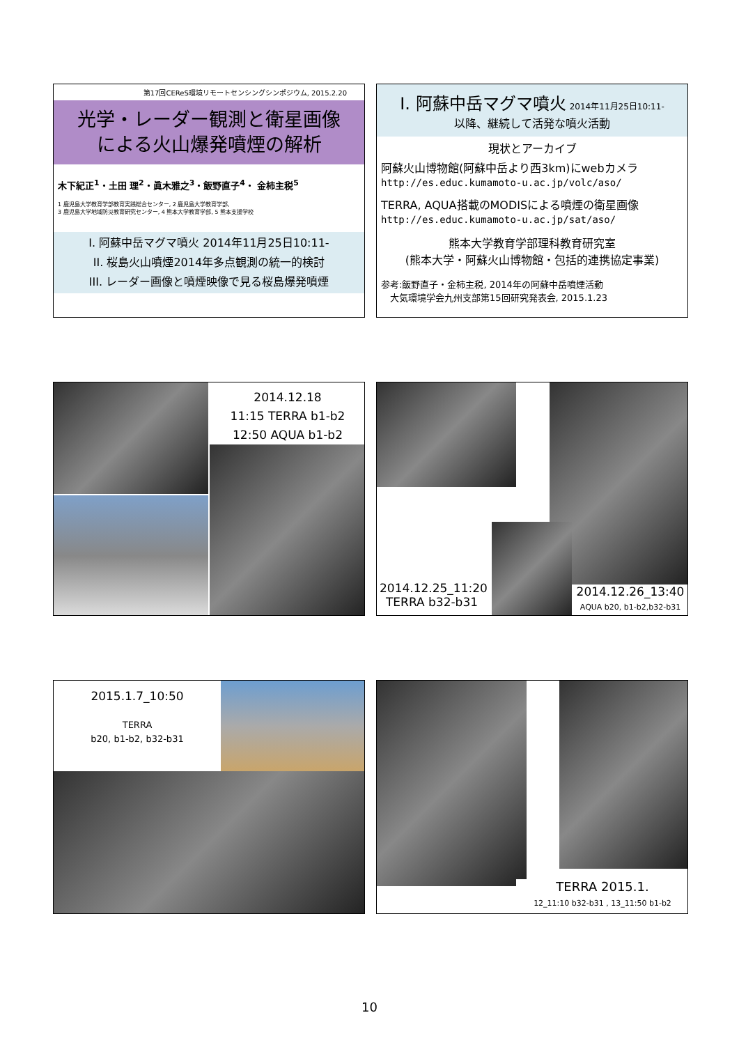第17回CEReS環境リモートセンシングシンポジウム, 2015.2.20
光学・レーダー観測と衛星画像
による火山爆発噴煙の解析
木下紀正<sup>1</sup>・土田 理<sup>2</sup>・眞木雅之<sup>3</sup>・飯野直子<sup>4</sup>・ 金柿主税<sup>5</sup>
1 鹿児島大学教育学部教育実践総合センター, 2 鹿児島大学教育学部,
3 鹿児島大学地域防災教育研究センター, 4 熊本大学教育学部, 5 熊本支援学校
I. 阿蘇中岳マグマ噴火 2014年11月25日10:11-
II. 桜島火山噴煙2014年多点観測の統一的検討
III. レーダー画像と噴煙映像で見る桜島爆発噴煙
I. 阿蘇中岳マグマ噴火 2014年11月25日10:11-
以降、継続して活発な噴火活動
現状とアーカイブ
阿蘇火山博物館(阿蘇中岳より西3km)にwebカメラ
http://es.educ.kumamoto-u.ac.jp/volc/aso/
TERRA, AQUA搭載のMODISによる噴煙の衛星画像
http://es.educ.kumamoto-u.ac.jp/sat/aso/
熊本大学教育学部理科教育研究室
(熊本大学・阿蘇火山博物館・包括的連携協定事業)
参考:飯野直子・金柿主税, 2014年の阿蘇中岳噴煙活動
　大気環境学会九州支部第15回研究発表会, 2015.1.23
2014.12.18
11:15 TERRA b1-b2
12:50 AQUA b1-b2
2014.12.25_11:20
TERRA b32-b31
2014.12.26_13:40
AQUA b20, b1-b2,b32-b31
2015.1.7_10:50
TERRA
b20, b1-b2, b32-b31
TERRA 2015.1.
12_11:10 b32-b31 , 13_11:50 b1-b2
10